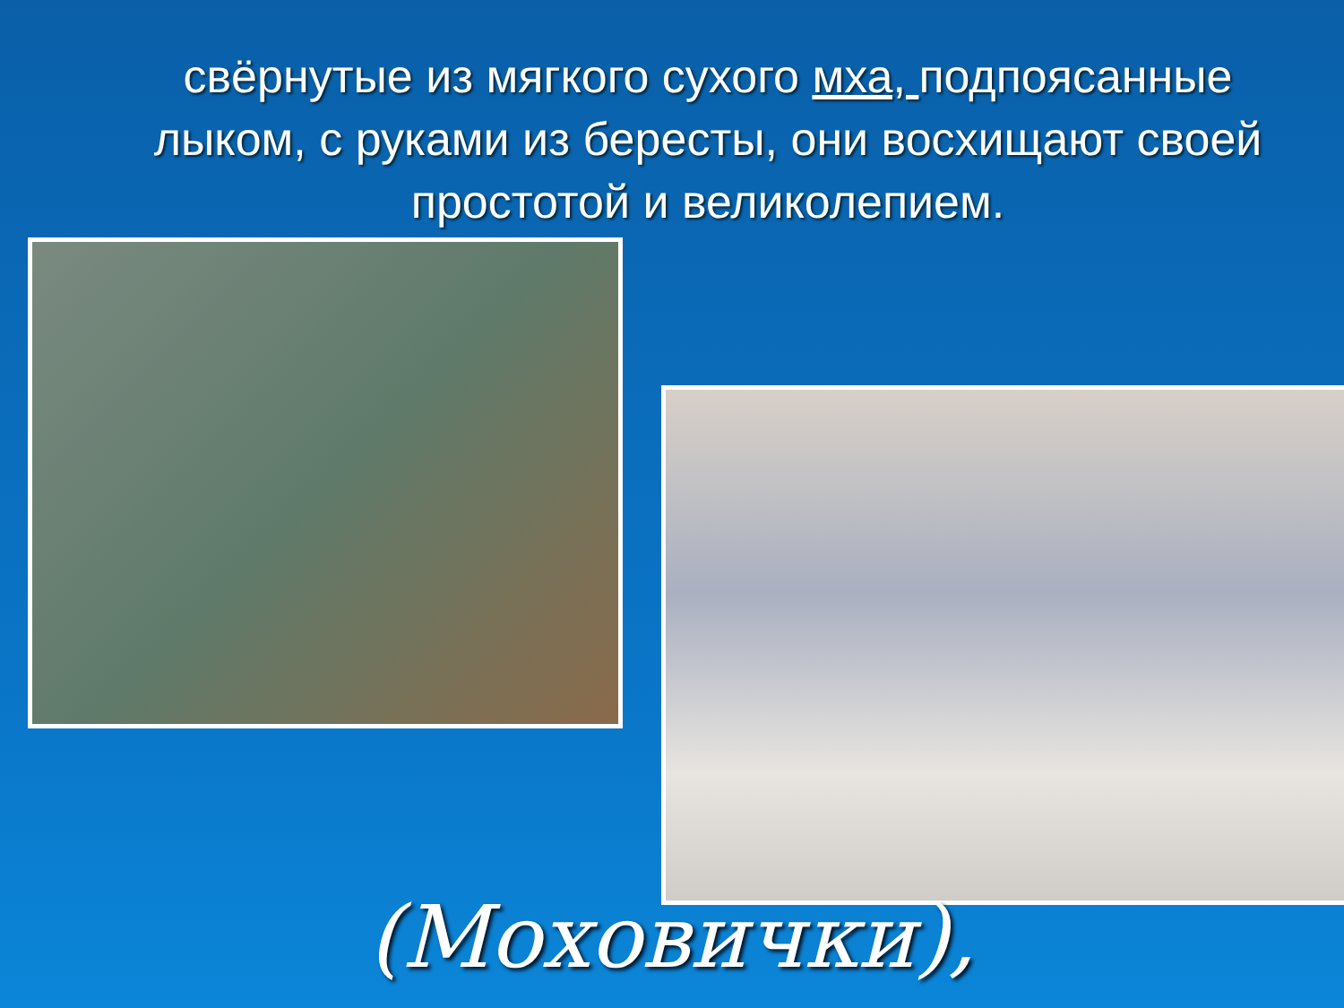свёрнутые из мягкого сухого мха, подпоясанные лыком, с руками из бересты, они восхищают своей простотой и великолепием.
(Моховички),